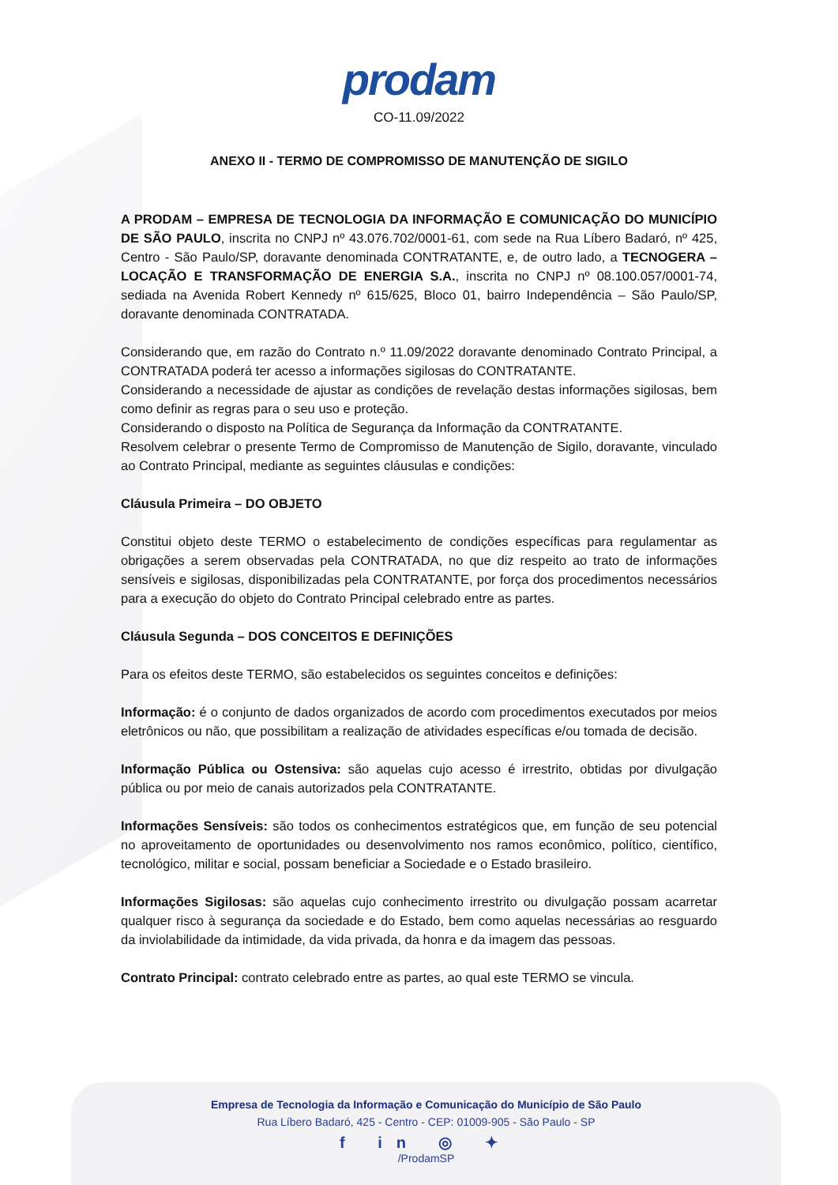prodam
CO-11.09/2022
ANEXO II - TERMO DE COMPROMISSO DE MANUTENÇÃO DE SIGILO
A PRODAM – EMPRESA DE TECNOLOGIA DA INFORMAÇÃO E COMUNICAÇÃO DO MUNICÍPIO DE SÃO PAULO, inscrita no CNPJ nº 43.076.702/0001-61, com sede na Rua Líbero Badaró, nº 425, Centro - São Paulo/SP, doravante denominada CONTRATANTE, e, de outro lado, a TECNOGERA – LOCAÇÃO E TRANSFORMAÇÃO DE ENERGIA S.A., inscrita no CNPJ nº 08.100.057/0001-74, sediada na Avenida Robert Kennedy nº 615/625, Bloco 01, bairro Independência – São Paulo/SP, doravante denominada CONTRATADA.
Considerando que, em razão do Contrato n.º 11.09/2022 doravante denominado Contrato Principal, a CONTRATADA poderá ter acesso a informações sigilosas do CONTRATANTE.
Considerando a necessidade de ajustar as condições de revelação destas informações sigilosas, bem como definir as regras para o seu uso e proteção.
Considerando o disposto na Política de Segurança da Informação da CONTRATANTE.
Resolvem celebrar o presente Termo de Compromisso de Manutenção de Sigilo, doravante, vinculado ao Contrato Principal, mediante as seguintes cláusulas e condições:
Cláusula Primeira – DO OBJETO
Constitui objeto deste TERMO o estabelecimento de condições específicas para regulamentar as obrigações a serem observadas pela CONTRATADA, no que diz respeito ao trato de informações sensíveis e sigilosas, disponibilizadas pela CONTRATANTE, por força dos procedimentos necessários para a execução do objeto do Contrato Principal celebrado entre as partes.
Cláusula Segunda – DOS CONCEITOS E DEFINIÇÕES
Para os efeitos deste TERMO, são estabelecidos os seguintes conceitos e definições:
Informação: é o conjunto de dados organizados de acordo com procedimentos executados por meios eletrônicos ou não, que possibilitam a realização de atividades específicas e/ou tomada de decisão.
Informação Pública ou Ostensiva: são aquelas cujo acesso é irrestrito, obtidas por divulgação pública ou por meio de canais autorizados pela CONTRATANTE.
Informações Sensíveis: são todos os conhecimentos estratégicos que, em função de seu potencial no aproveitamento de oportunidades ou desenvolvimento nos ramos econômico, político, científico, tecnológico, militar e social, possam beneficiar a Sociedade e o Estado brasileiro.
Informações Sigilosas: são aquelas cujo conhecimento irrestrito ou divulgação possam acarretar qualquer risco à segurança da sociedade e do Estado, bem como aquelas necessárias ao resguardo da inviolabilidade da intimidade, da vida privada, da honra e da imagem das pessoas.
Contrato Principal: contrato celebrado entre as partes, ao qual este TERMO se vincula.
Empresa de Tecnologia da Informação e Comunicação do Município de São Paulo
Rua Líbero Badaró, 425 - Centro - CEP: 01009-905 - São Paulo - SP
f in ◎ ✦
/ProdamSP